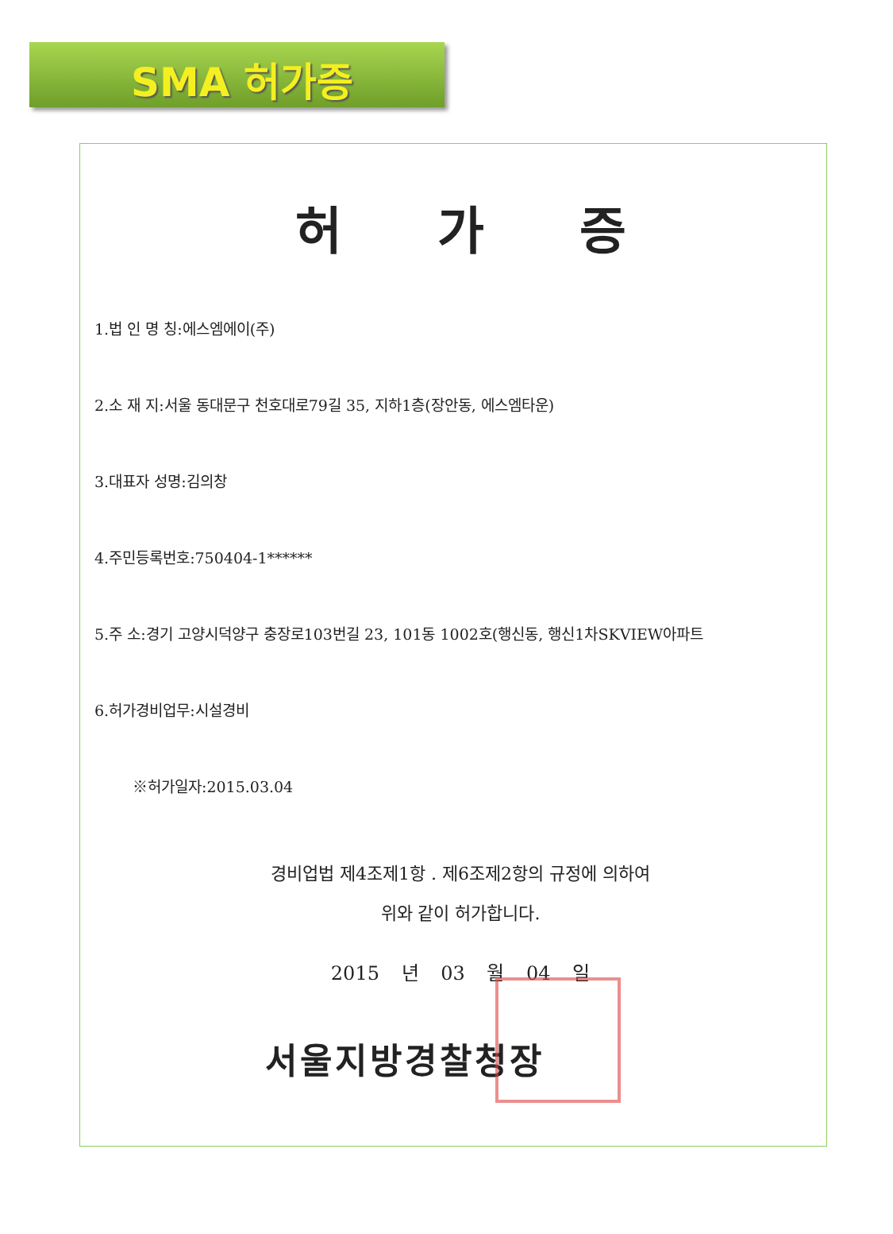SMA 허가증
허가증
1.법 인 명 칭:에스엠에이(주)
2.소 재 지:서울 동대문구 천호대로79길 35, 지하1층(장안동, 에스엠타운)
3.대표자 성명:김의창
4.주민등록번호:750404-1******
5.주 소:경기 고양시덕양구 충장로103번길 23, 101동 1002호(행신동, 행신1차SKVIEW아파트
6.허가경비업무:시설경비
※허가일자:2015.03.04
경비업법 제4조제1항 . 제6조제2항의 규정에 의하여
위와 같이 허가합니다.
2015 년 03 월 04 일
서울지방경찰청장